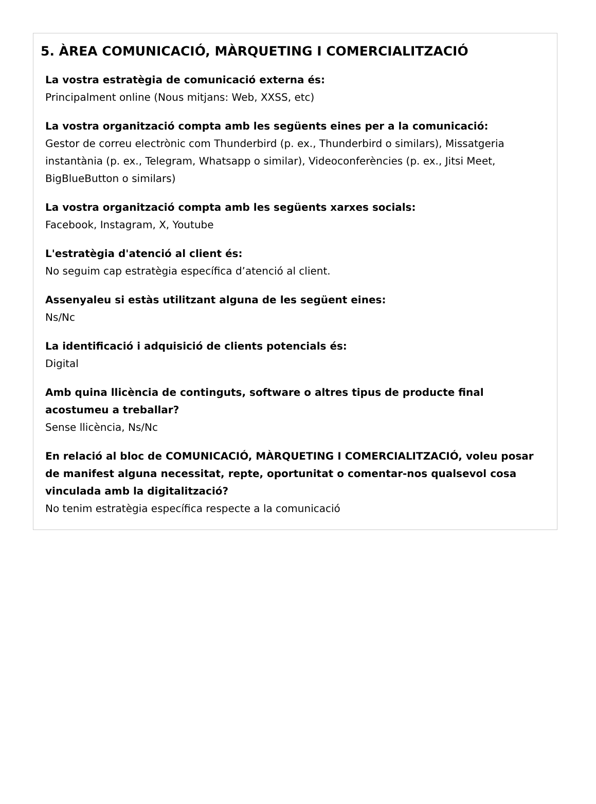5. ÀREA COMUNICACIÓ, MÀRQUETING I COMERCIALITZACIÓ
La vostra estratègia de comunicació externa és:
Principalment online (Nous mitjans: Web, XXSS, etc)
La vostra organització compta amb les següents eines per a la comunicació:
Gestor de correu electrònic com Thunderbird (p. ex., Thunderbird o similars), Missatgeria instantània (p. ex., Telegram, Whatsapp o similar), Videoconferències (p. ex., Jitsi Meet, BigBlueButton o similars)
La vostra organització compta amb les següents xarxes socials:
Facebook, Instagram, X, Youtube
L'estratègia d'atenció al client és:
No seguim cap estratègia específica d’atenció al client.
Assenyaleu si estàs utilitzant alguna de les següent eines:
Ns/Nc
La identificació i adquisició de clients potencials és:
Digital
Amb quina llicència de continguts, software o altres tipus de producte final acostumeu a treballar?
Sense llicència, Ns/Nc
En relació al bloc de COMUNICACIÓ, MÀRQUETING I COMERCIALITZACIÓ, voleu posar de manifest alguna necessitat, repte, oportunitat o comentar-nos qualsevol cosa vinculada amb la digitalització?
No tenim estratègia específica respecte a la comunicació